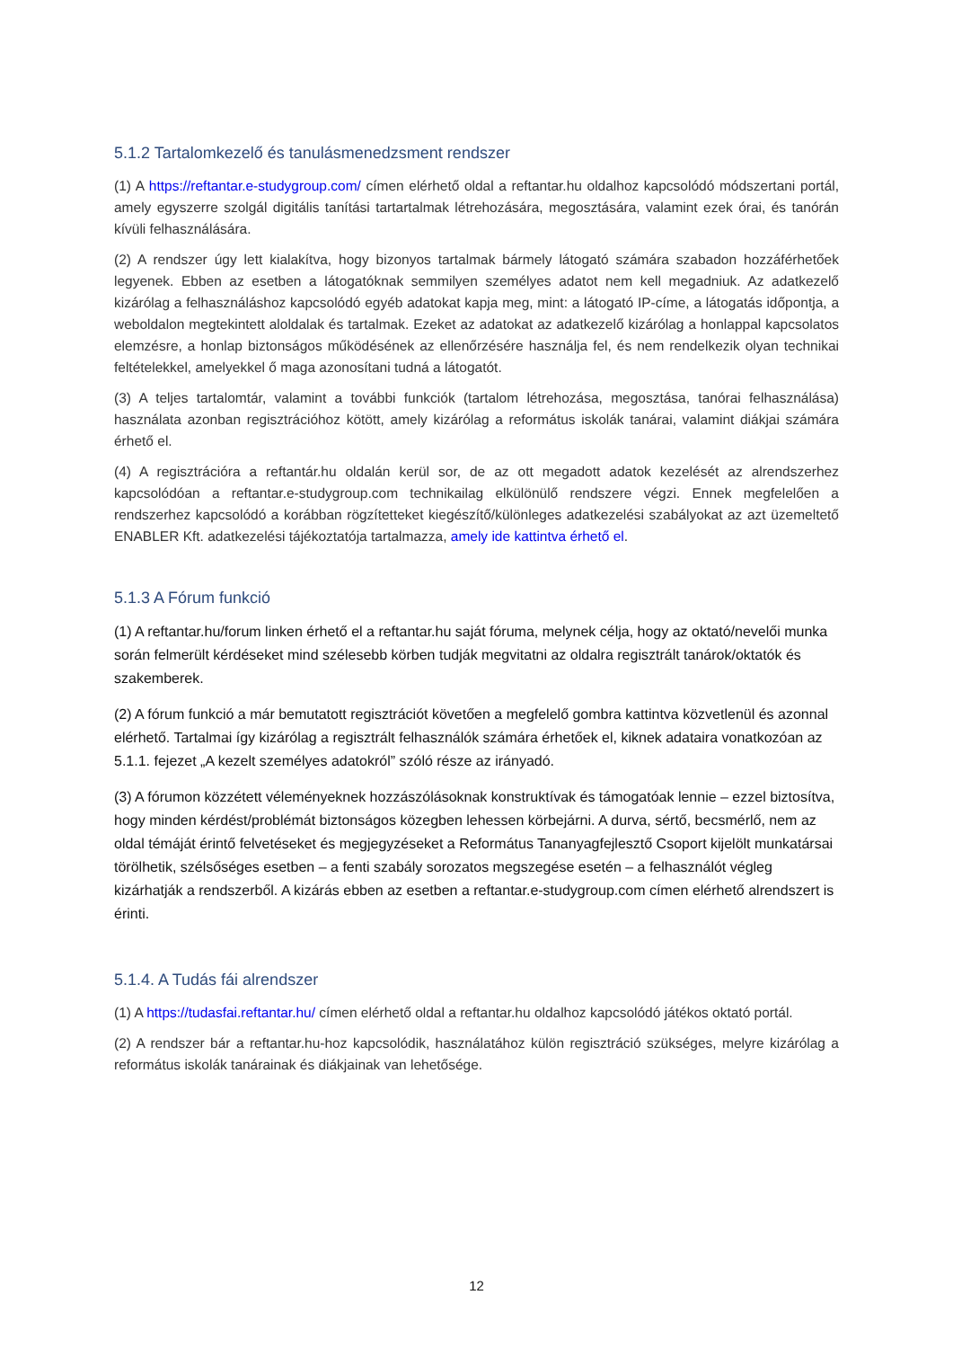5.1.2 Tartalomkezelő és tanulásmenedzsment rendszer
(1) A https://reftantar.e-studygroup.com/ címen elérhető oldal a reftantar.hu oldalhoz kapcsolódó módszertani portál, amely egyszerre szolgál digitális tanítási tartartalmak létrehozására, megosztására, valamint ezek órai, és tanórán kívüli felhasználására.
(2) A rendszer úgy lett kialakítva, hogy bizonyos tartalmak bármely látogató számára szabadon hozzáférhetőek legyenek. Ebben az esetben a látogatóknak semmilyen személyes adatot nem kell megadniuk. Az adatkezelő kizárólag a felhasználáshoz kapcsolódó egyéb adatokat kapja meg, mint: a látogató IP-címe, a látogatás időpontja, a weboldalon megtekintett aloldalak és tartalmak. Ezeket az adatokat az adatkezelő kizárólag a honlappal kapcsolatos elemzésre, a honlap biztonságos működésének az ellenőrzésére használja fel, és nem rendelkezik olyan technikai feltételekkel, amelyekkel ő maga azonosítani tudná a látogatót.
(3) A teljes tartalomtár, valamint a további funkciók (tartalom létrehozása, megosztása, tanórai felhasználása) használata azonban regisztrációhoz kötött, amely kizárólag a református iskolák tanárai, valamint diákjai számára érhető el.
(4) A regisztrációra a reftantár.hu oldalán kerül sor, de az ott megadott adatok kezelését az alrendszerhez kapcsolódóan a reftantar.e-studygroup.com technikailag elkülönülő rendszere végzi. Ennek megfelelően a rendszerhez kapcsolódó a korábban rögzítetteket kiegészítő/különleges adatkezelési szabályokat az azt üzemeltető ENABLER Kft. adatkezelési tájékoztatója tartalmazza, amely ide kattintva érhető el.
5.1.3 A Fórum funkció
(1) A reftantar.hu/forum linken érhető el a reftantar.hu saját fóruma, melynek célja, hogy az oktató/nevelői munka során felmerült kérdéseket mind szélesebb körben tudják megvitatni az oldalra regisztrált tanárok/oktatók és szakemberek.
(2) A fórum funkció a már bemutatott regisztrációt követően a megfelelő gombra kattintva közvetlenül és azonnal elérhető. Tartalmai így kizárólag a regisztrált felhasználók számára érhetőek el, kiknek adataira vonatkozóan az 5.1.1. fejezet „A kezelt személyes adatokról” szóló része az irányadó.
(3) A fórumon közzétett véleményeknek hozzászólásoknak konstruktívak és támogatóak lennie – ezzel biztosítva, hogy minden kérdést/problémát biztonságos közegben lehessen körbejárni. A durva, sértő, becsmérlő, nem az oldal témáját érintő felvetéseket és megjegyzéseket a Református Tananyagfejlesztő Csoport kijelölt munkatársai törölhetik, szélsőséges esetben – a fenti szabály sorozatos megszegése esetén – a felhasználót végleg kizárhatják a rendszerből. A kizárás ebben az esetben a reftantar.e-studygroup.com címen elérhető alrendszert is érinti.
5.1.4. A Tudás fái alrendszer
(1) A https://tudasfai.reftantar.hu/ címen elérhető oldal a reftantar.hu oldalhoz kapcsolódó játékos oktató portál.
(2) A rendszer bár a reftantar.hu-hoz kapcsolódik, használatához külön regisztráció szükséges, melyre kizárólag a református iskolák tanárainak és diákjainak van lehetősége.
12